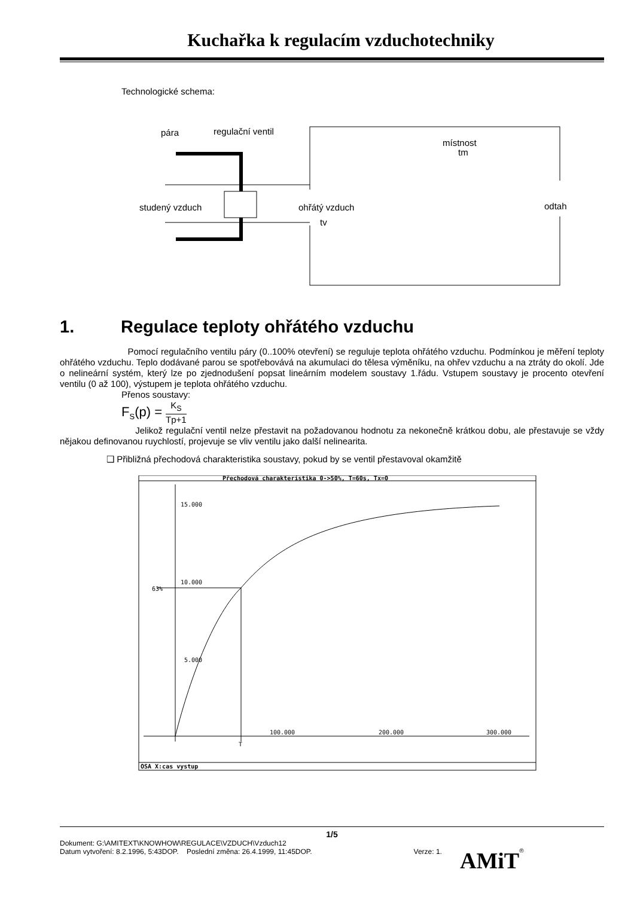Kuchařka k regulacím vzduchotechniky
Technologické schema:
pára
regulační ventil
místnost
tm
studený vzduch
ohřátý vzduch
tv
odtah
1. Regulace teploty ohřátého vzduchu
Pomocí regulačního ventilu páry (0..100% otevření) se reguluje teplota ohřátého vzduchu. Podmínkou je měření teploty ohřátého vzduchu. Teplo dodávané parou se spotřebovává na akumulaci do tělesa výměníku, na ohřev vzduchu a na ztráty do okolí. Jde o nelineární systém, který lze po zjednodušení popsat lineárním modelem soustavy 1.řádu. Vstupem soustavy je procento otevření ventilu (0 až 100), výstupem je teplota ohřátého vzduchu.
Přenos soustavy:
F<sub>S</sub>(p) = K<sub>S</sub> Tp+1
Jelikož regulační ventil nelze přestavit na požadovanou hodnotu za nekonečně krátkou dobu, ale přestavuje se vždy nějakou definovanou ruychlostí, projevuje se vliv ventilu jako další nelinearita.
❑ Přibližná přechodová charakteristika soustavy, pokud by se ventil přestavoval okamžitě
Přechodová charakteristika 0->50%, T=60s, Tx=0
15.000
10.000
5.000
63%
100.000
200.000
300.000
T
OSA X:cas vystup
1/5
Dokument: G:\AMITEXT\KNOWHOW\REGULACE\VZDUCH\Vzduch12
Datum vytvoření: 8.2.1996, 5:43DOP. Poslední změna: 26.4.1999, 11:45DOP. Verze: 1. AMiT<sup>®</sup>